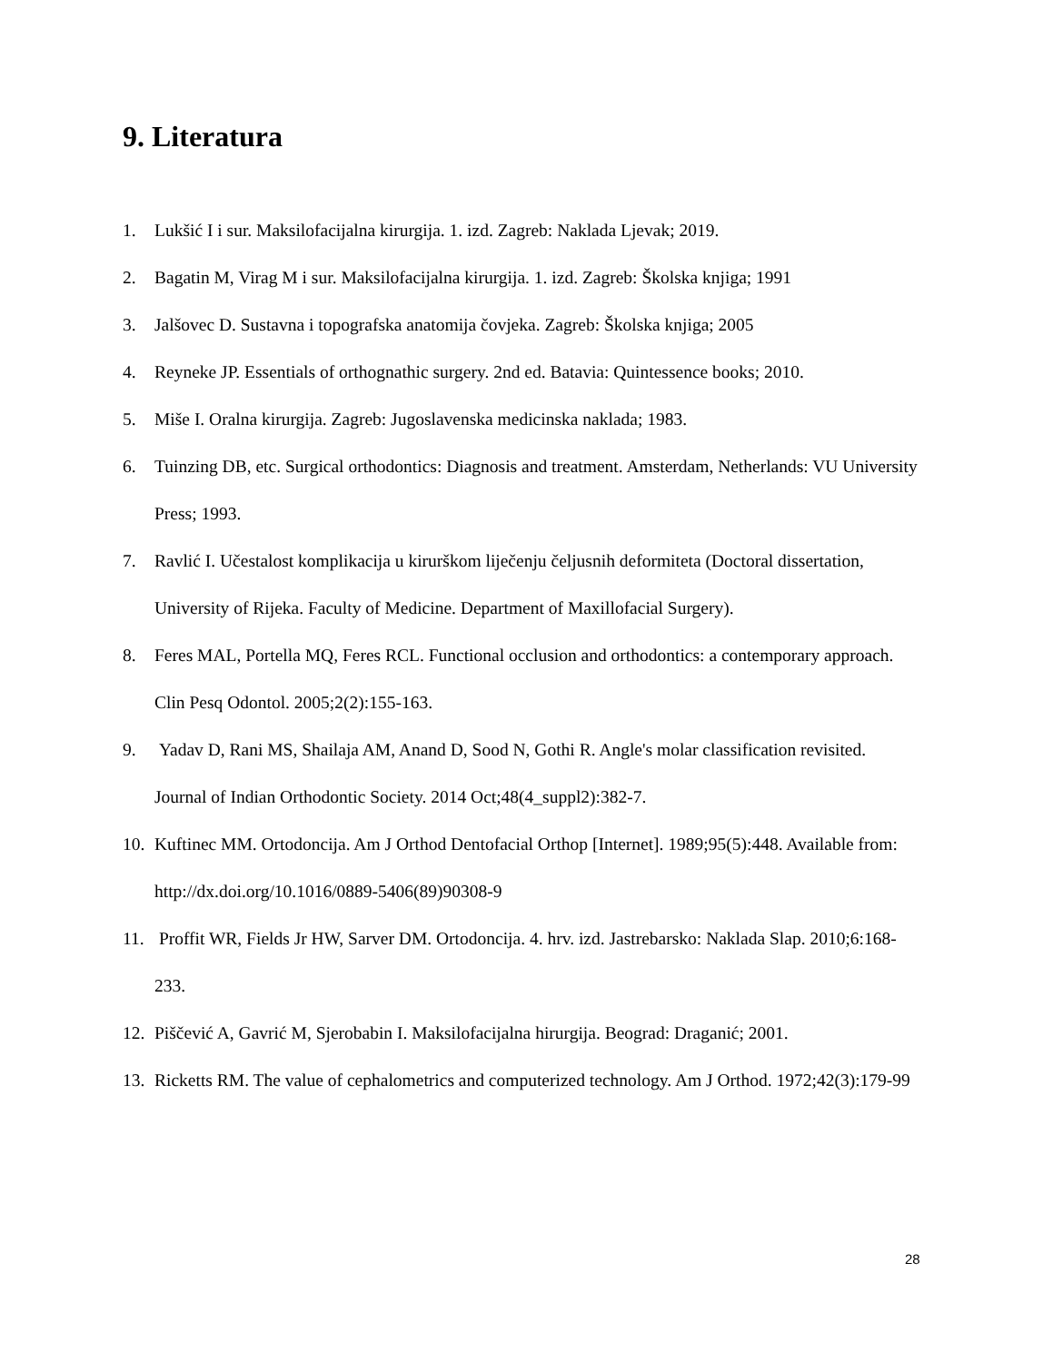9. Literatura
1. Lukšić I i sur. Maksilofacijalna kirurgija. 1. izd. Zagreb: Naklada Ljevak; 2019.
2. Bagatin M, Virag M i sur. Maksilofacijalna kirurgija. 1. izd. Zagreb: Školska knjiga; 1991
3. Jalšovec D. Sustavna i topografska anatomija čovjeka. Zagreb: Školska knjiga; 2005
4. Reyneke JP. Essentials of orthognathic surgery. 2nd ed. Batavia: Quintessence books; 2010.
5. Miše I. Oralna kirurgija. Zagreb: Jugoslavenska medicinska naklada; 1983.
6. Tuinzing DB, etc. Surgical orthodontics: Diagnosis and treatment. Amsterdam, Netherlands: VU University Press; 1993.
7. Ravlić I. Učestalost komplikacija u kirurškom liječenju čeljusnih deformiteta (Doctoral dissertation, University of Rijeka. Faculty of Medicine. Department of Maxillofacial Surgery).
8. Feres MAL, Portella MQ, Feres RCL. Functional occlusion and orthodontics: a contemporary approach. Clin Pesq Odontol. 2005;2(2):155-163.
9. Yadav D, Rani MS, Shailaja AM, Anand D, Sood N, Gothi R. Angle's molar classification revisited. Journal of Indian Orthodontic Society. 2014 Oct;48(4_suppl2):382-7.
10. Kuftinec MM. Ortodoncija. Am J Orthod Dentofacial Orthop [Internet]. 1989;95(5):448. Available from: http://dx.doi.org/10.1016/0889-5406(89)90308-9
11. Proffit WR, Fields Jr HW, Sarver DM. Ortodoncija. 4. hrv. izd. Jastrebarsko: Naklada Slap. 2010;6:168-233.
12. Piščević A, Gavrić M, Sjerobabin I. Maksilofacijalna hirurgija. Beograd: Draganić; 2001.
13. Ricketts RM. The value of cephalometrics and computerized technology. Am J Orthod. 1972;42(3):179-99
28